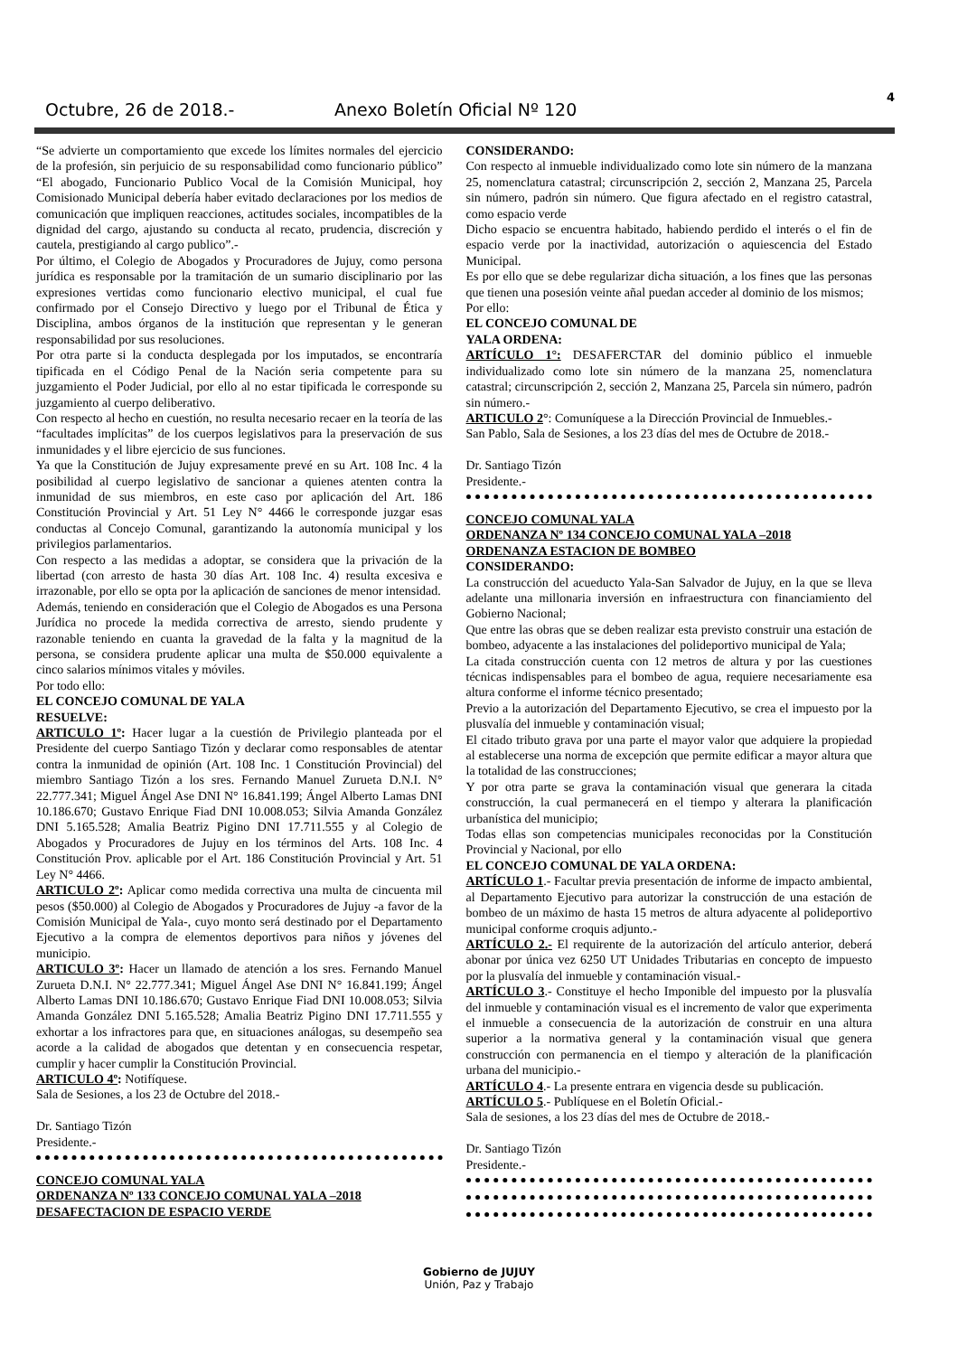Octubre, 26 de 2018.-
Anexo Boletín Oficial Nº 120
4
“Se advierte un comportamiento que excede los límites normales del ejercicio de la profesión, sin perjuicio de su responsabilidad como funcionario público” “El abogado, Funcionario Publico Vocal de la Comisión Municipal, hoy Comisionado Municipal debería haber evitado declaraciones por los medios de comunicación que impliquen reacciones, actitudes sociales, incompatibles de la dignidad del cargo, ajustando su conducta al recato, prudencia, discreción y cautela, prestigiando al cargo publico”.-
Por último, el Colegio de Abogados y Procuradores de Jujuy, como persona jurídica es responsable por la tramitación de un sumario disciplinario por las expresiones vertidas como funcionario electivo municipal, el cual fue confirmado por el Consejo Directivo y luego por el Tribunal de Ética y Disciplina, ambos órganos de la institución que representan y le generan responsabilidad por sus resoluciones.
Por otra parte si la conducta desplegada por los imputados, se encontraría tipificada en el Código Penal de la Nación seria competente para su juzgamiento el Poder Judicial, por ello al no estar tipificada le corresponde su juzgamiento al cuerpo deliberativo.
Con respecto al hecho en cuestión, no resulta necesario recaer en la teoría de las “facultades implícitas” de los cuerpos legislativos para la preservación de sus inmunidades y el libre ejercicio de sus funciones.
Ya que la Constitución de Jujuy expresamente prevé en su Art. 108 Inc. 4 la posibilidad al cuerpo legislativo de sancionar a quienes atenten contra la inmunidad de sus miembros, en este caso por aplicación del Art. 186 Constitución Provincial y Art. 51 Ley N° 4466 le corresponde juzgar esas conductas al Concejo Comunal, garantizando la autonomía municipal y los privilegios parlamentarios.
Con respecto a las medidas a adoptar, se considera que la privación de la libertad (con arresto de hasta 30 días Art. 108 Inc. 4) resulta excesiva e irrazonable, por ello se opta por la aplicación de sanciones de menor intensidad.
Además, teniendo en consideración que el Colegio de Abogados es una Persona Jurídica no procede la medida correctiva de arresto, siendo prudente y razonable teniendo en cuanta la gravedad de la falta y la magnitud de la persona, se considera prudente aplicar una multa de $50.000 equivalente a cinco salarios mínimos vitales y móviles.
Por todo ello:
EL CONCEJO COMUNAL DE YALA
RESUELVE:
ARTICULO 1º: Hacer lugar a la cuestión de Privilegio planteada por el Presidente del cuerpo Santiago Tizón y declarar como responsables de atentar contra la inmunidad de opinión (Art. 108 Inc. 1 Constitución Provincial) del miembro Santiago Tizón a los sres. Fernando Manuel Zurueta D.N.I. N° 22.777.341; Miguel Ángel Ase DNI N° 16.841.199; Ángel Alberto Lamas DNI 10.186.670; Gustavo Enrique Fiad DNI 10.008.053; Silvia Amanda González DNI 5.165.528; Amalia Beatriz Pigino DNI 17.711.555 y al Colegio de Abogados y Procuradores de Jujuy en los términos del Arts. 108 Inc. 4 Constitución Prov. aplicable por el Art. 186 Constitución Provincial y Art. 51 Ley N° 4466.
ARTICULO 2º: Aplicar como medida correctiva una multa de cincuenta mil pesos ($50.000) al Colegio de Abogados y Procuradores de Jujuy -a favor de la Comisión Municipal de Yala-, cuyo monto será destinado por el Departamento Ejecutivo a la compra de elementos deportivos para niños y jóvenes del municipio.
ARTICULO 3º: Hacer un llamado de atención a los sres. Fernando Manuel Zurueta D.N.I. N° 22.777.341; Miguel Ángel Ase DNI N° 16.841.199; Ángel Alberto Lamas DNI 10.186.670; Gustavo Enrique Fiad DNI 10.008.053; Silvia Amanda González DNI 5.165.528; Amalia Beatriz Pigino DNI 17.711.555 y exhortar a los infractores para que, en situaciones análogas, su desempeño sea acorde a la calidad de abogados que detentan y en consecuencia respetar, cumplir y hacer cumplir la Constitución Provincial.
ARTICULO 4º: Notifíquese.
Sala de Sesiones, a los 23 de Octubre del 2018.-
Dr. Santiago Tizón
Presidente.-
CONCEJO COMUNAL YALA
ORDENANZA Nº 133 CONCEJO COMUNAL YALA –2018
DESAFECTACION DE ESPACIO VERDE
CONSIDERANDO:
Con respecto al inmueble individualizado como lote sin número de la manzana 25, nomenclatura catastral; circunscripción 2, sección 2, Manzana 25, Parcela sin número, padrón sin número. Que figura afectado en el registro catastral, como espacio verde
Dicho espacio se encuentra habitado, habiendo perdido el interés o el fin de espacio verde por la inactividad, autorización o aquiescencia del Estado Municipal.
Es por ello que se debe regularizar dicha situación, a los fines que las personas que tienen una posesión veinte añal puedan acceder al dominio de los mismos;
Por ello:
EL CONCEJO COMUNAL DE
YALA ORDENA:
ARTÍCULO 1°: DESAFERCTAR del dominio público el inmueble individualizado como lote sin número de la manzana 25, nomenclatura catastral; circunscripción 2, sección 2, Manzana 25, Parcela sin número, padrón sin número.-
ARTICULO 2°: Comuníquese a la Dirección Provincial de Inmuebles.-
San Pablo, Sala de Sesiones, a los 23 días del mes de Octubre de 2018.-
Dr. Santiago Tizón
Presidente.-
CONCEJO COMUNAL YALA
ORDENANZA Nº 134 CONCEJO COMUNAL YALA –2018
ORDENANZA ESTACION DE BOMBEO
CONSIDERANDO:
La construcción del acueducto Yala-San Salvador de Jujuy, en la que se lleva adelante una millonaria inversión en infraestructura con financiamiento del Gobierno Nacional;
Que entre las obras que se deben realizar esta previsto construir una estación de bombeo, adyacente a las instalaciones del polideportivo municipal de Yala;
La citada construcción cuenta con 12 metros de altura y por las cuestiones técnicas indispensables para el bombeo de agua, requiere necesariamente esa altura conforme el informe técnico presentado;
Previo a la autorización del Departamento Ejecutivo, se crea el impuesto por la plusvalía del inmueble y contaminación visual;
El citado tributo grava por una parte el mayor valor que adquiere la propiedad al establecerse una norma de excepción que permite edificar a mayor altura que la totalidad de las construcciones;
Y por otra parte se grava la contaminación visual que generara la citada construcción, la cual permanecerá en el tiempo y alterara la planificación urbanística del municipio;
Todas ellas son competencias municipales reconocidas por la Constitución Provincial y Nacional, por ello
EL CONCEJO COMUNAL DE YALA ORDENA:
ARTÍCULO 1.- Facultar previa presentación de informe de impacto ambiental, al Departamento Ejecutivo para autorizar la construcción de una estación de bombeo de un máximo de hasta 15 metros de altura adyacente al polideportivo municipal conforme croquis adjunto.-
ARTÍCULO 2.- El requirente de la autorización del artículo anterior, deberá abonar por única vez 6250 UT Unidades Tributarias en concepto de impuesto por la plusvalía del inmueble y contaminación visual.-
ARTÍCULO 3.- Constituye el hecho Imponible del impuesto por la plusvalía del inmueble y contaminación visual es el incremento de valor que experimenta el inmueble a consecuencia de la autorización de construir en una altura superior a la normativa general y la contaminación visual que genera construcción con permanencia en el tiempo y alteración de la planificación urbana del municipio.-
ARTÍCULO 4.- La presente entrara en vigencia desde su publicación.
ARTÍCULO 5.- Publíquese en el Boletín Oficial.-
Sala de sesiones, a los 23 días del mes de Octubre de 2018.-
Dr. Santiago Tizón
Presidente.-
Gobierno de JUJUY
Unión, Paz y Trabajo